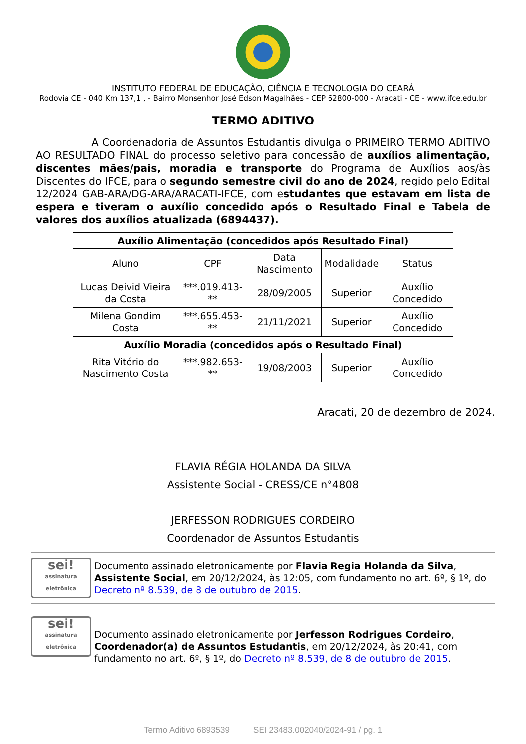INSTITUTO FEDERAL DE EDUCAÇÃO, CIÊNCIA E TECNOLOGIA DO CEARÁ
Rodovia CE - 040 Km 137,1 , - Bairro Monsenhor José Edson Magalhães - CEP 62800-000 - Aracati - CE - www.ifce.edu.br
TERMO ADITIVO
A Coordenadoria de Assuntos Estudantis divulga o PRIMEIRO TERMO ADITIVO AO RESULTADO FINAL do processo seletivo para concessão de auxílios alimentação, discentes mães/pais, moradia e transporte do Programa de Auxílios aos/às Discentes do IFCE, para o segundo semestre civil do ano de 2024, regido pelo Edital 12/2024 GAB-ARA/DG-ARA/ARACATI-IFCE, com estudantes que estavam em lista de espera e tiveram o auxílio concedido após o Resultado Final e Tabela de valores dos auxílios atualizada (6894437).
| Auxílio Alimentação (concedidos após Resultado Final) | | | | |
| --- | --- | --- | --- | --- |
| Aluno | CPF | Data Nascimento | Modalidade | Status |
| Lucas Deivid Vieira da Costa | ***.019.413-** | 28/09/2005 | Superior | Auxílio Concedido |
| Milena Gondim Costa | ***.655.453-** | 21/11/2021 | Superior | Auxílio Concedido |
| Auxílio Moradia (concedidos após o Resultado Final) | | | | |
| Rita Vitório do Nascimento Costa | ***.982.653-** | 19/08/2003 | Superior | Auxílio Concedido |
Aracati, 20 de dezembro de 2024.
FLAVIA RÉGIA HOLANDA DA SILVA
Assistente Social - CRESS/CE n°4808
JERFESSON RODRIGUES CORDEIRO
Coordenador de Assuntos Estudantis
sei!
assinatura eletrônica
Documento assinado eletronicamente por Flavia Regia Holanda da Silva, Assistente Social, em 20/12/2024, às 12:05, com fundamento no art. 6º, § 1º, do Decreto nº 8.539, de 8 de outubro de 2015.
sei!
assinatura eletrônica
Documento assinado eletronicamente por Jerfesson Rodrigues Cordeiro, Coordenador(a) de Assuntos Estudantis, em 20/12/2024, às 20:41, com fundamento no art. 6º, § 1º, do Decreto nº 8.539, de 8 de outubro de 2015.
Termo Aditivo 6893539 SEI 23483.002040/2024-91 / pg. 1